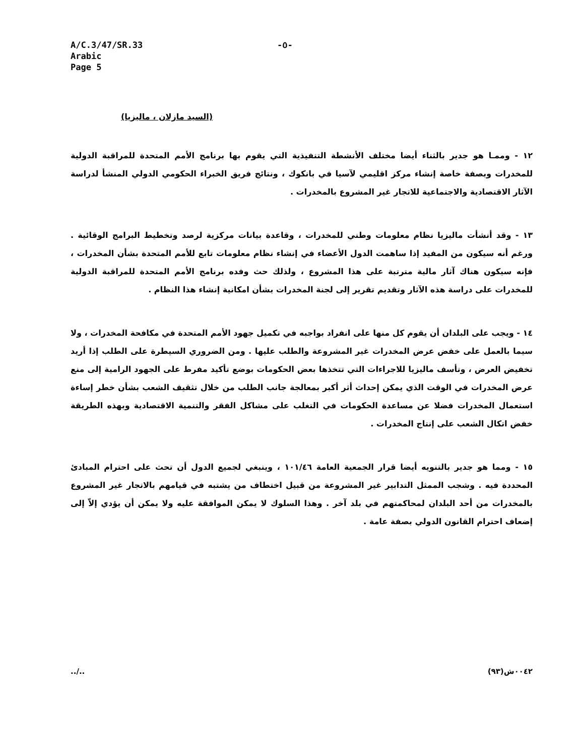A/C.3/47/SR.33
Arabic
Page 5
-٥-
(السيد مازلان ، ماليزيا)
١٢ - وممـا هو جدير بالثناء أيضا مختلف الأنشطة التنفيذية التي يقوم بها برنامج الأمم المتحدة للمراقبة الدولية للمخدرات وبصفة خاصة إنشاء مركز اقليمي لآسيا في بانكوك ، ونتائج فريق الخبراء الحكومي الدولي المنشأ لدراسة الآثار الاقتصادية والاجتماعية للاتجار غير المشروع بالمخدرات .
١٣ - وقد أنشأت ماليزيا نظام معلومات وطني للمخدرات ، وقاعدة بيانات مركزية لرصد وتخطيط البرامج الوقائية . ورغم أنه سيكون من المفيد إذا ساهمت الدول الأعضاء في إنشاء نظام معلومات تابع للأمم المتحدة بشأن المخدرات ، فإنه سيكون هناك آثار مالية مترتبة على هذا المشروع ، ولذلك حث وفده برنامج الأمم المتحدة للمراقبة الدولية للمخدرات على دراسة هذه الآثار وتقديم تقرير إلى لجنة المخدرات بشأن امكانية إنشاء هذا النظام .
١٤ - ويجب على البلدان أن يقوم كل منها على انفراد بواجبه في تكميل جهود الأمم المتحدة في مكافحة المخدرات ، ولا سيما بالعمل على خفض عرض المخدرات غير المشروعة والطلب عليها . ومن الضروري السيطرة على الطلب إذا أريد تخفيض العرض ، وتأسف ماليزيا للاجراءات التي تتخذها بعض الحكومات بوضع تأكيد مفرط على الجهود الرامية إلى منع عرض المخدرات في الوقت الذي يمكن إحداث أثر أكبر بمعالجة جانب الطلب من خلال تثقيف الشعب بشأن خطر إساءة استعمال المخدرات فضلا عن مساعدة الحكومات في التغلب على مشاكل الفقر والتنمية الاقتصادية وبهذه الطريقة خفض اتكال الشعب على إنتاج المخدرات .
١٥ - ومما هو جدير بالتنويه أيضا قرار الجمعية العامة ١٠١/٤٦ ، وينبغي لجميع الدول أن تحث على احترام المبادئ المحددة فيه . وشجب الممثل التدابير غير المشروعة من قبيل اختطاف من يشتبه في قيامهم بالاتجار غير المشروع بالمخدرات من أحد البلدان لمحاكمتهم في بلد آخر . وهذا السلوك لا يمكن الموافقة عليه ولا يمكن أن يؤدي إلاّ إلى إضعاف احترام القانون الدولي بصفة عامة .
../.. ٠٠٤٢ش(٩٣)